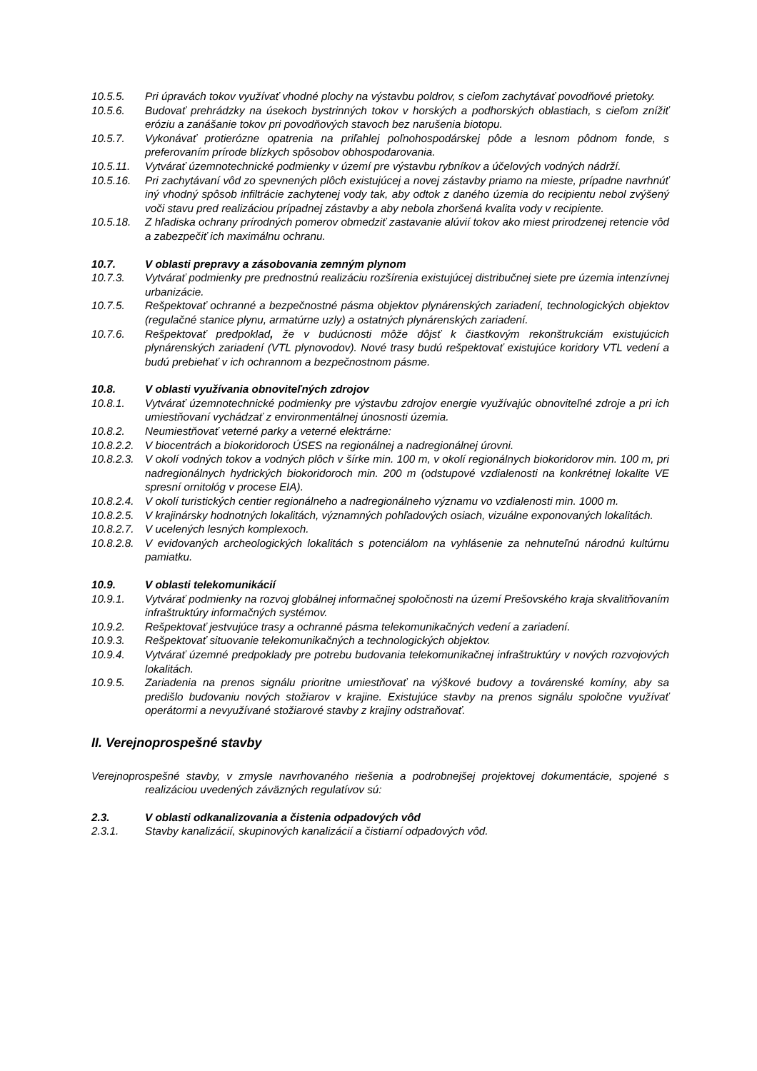10.5.5. Pri úpravách tokov využívať vhodné plochy na výstavbu poldrov, s cieľom zachytávať povodňové prietoky.
10.5.6. Budovať prehrádzky na úsekoch bystrinných tokov v horských a podhorských oblastiach, s cieľom znížiť eróziu a zanášanie tokov pri povodňových stavoch bez narušenia biotopu.
10.5.7. Vykonávať protierózne opatrenia na priľahlej poľnohospodárskej pôde a lesnom pôdnom fonde, s preferovaním prírode blízkych spôsobov obhospodarovania.
10.5.11. Vytvárať územnotechnické podmienky v území pre výstavbu rybníkov a účelových vodných nádrží.
10.5.16. Pri zachytávaní vôd zo spevnených plôch existujúcej a novej zástavby priamo na mieste, prípadne navrhnúť iný vhodný spôsob infiltrácie zachytenej vody tak, aby odtok z daného územia do recipientu nebol zvýšený voči stavu pred realizáciou prípadnej zástavby a aby nebola zhoršená kvalita vody v recipiente.
10.5.18. Z hľadiska ochrany prírodných pomerov obmedziť zastavanie alúvií tokov ako miest prirodzenej retencie vôd a zabezpečiť ich maximálnu ochranu.
10.7. V oblasti prepravy a zásobovania zemným plynom
10.7.3. Vytvárať podmienky pre prednostnú realizáciu rozšírenia existujúcej distribučnej siete pre územia intenzívnej urbanizácie.
10.7.5. Rešpektovať ochranné a bezpečnostné pásma objektov plynárenských zariadení, technologických objektov (regulačné stanice plynu, armatúrne uzly) a ostatných plynárenských zariadení.
10.7.6. Rešpektovať predpoklad, že v budúcnosti môže dôjsť k čiastkovým rekonštrukciám existujúcich plynárenských zariadení (VTL plynovodov). Nové trasy budú rešpektovať existujúce koridory VTL vedení a budú prebiehať v ich ochrannom a bezpečnostnom pásme.
10.8. V oblasti využívania obnoviteľných zdrojov
10.8.1. Vytvárať územnotechnické podmienky pre výstavbu zdrojov energie využívajúc obnoviteľné zdroje a pri ich umiestňovaní vychádzať z environmentálnej únosnosti územia.
10.8.2. Neumiestňovať veterné parky a veterné elektrárne:
10.8.2.2. V biocentrách a biokoridoroch ÚSES na regionálnej a nadregionálnej úrovni.
10.8.2.3. V okolí vodných tokov a vodných plôch v šírke min. 100 m, v okolí regionálnych biokoridorov min. 100 m, pri nadregionálnych hydrických biokoridoroch min. 200 m (odstupové vzdialenosti na konkrétnej lokalite VE spresní ornitológ v procese EIA).
10.8.2.4. V okolí turistických centier regionálneho a nadregionálneho významu vo vzdialenosti min. 1000 m.
10.8.2.5. V krajinársky hodnotných lokalitách, významných pohľadových osiach, vizuálne exponovaných lokalitách.
10.8.2.7. V ucelených lesných komplexoch.
10.8.2.8. V evidovaných archeologických lokalitách s potenciálom na vyhlásenie za nehnuteľnú národnú kultúrnu pamiatku.
10.9. V oblasti telekomunikácií
10.9.1. Vytvárať podmienky na rozvoj globálnej informačnej spoločnosti na území Prešovského kraja skvalitňovaním infraštruktúry informačných systémov.
10.9.2. Rešpektovať jestvujúce trasy a ochranné pásma telekomunikačných vedení a zariadení.
10.9.3. Rešpektovať situovanie telekomunikačných a technologických objektov.
10.9.4. Vytvárať územné predpoklady pre potrebu budovania telekomunikačnej infraštruktúry v nových rozvojových lokalitách.
10.9.5. Zariadenia na prenos signálu prioritne umiestňovať na výškové budovy a továrenské komíny, aby sa predišlo budovaniu nových stožiarov v krajine. Existujúce stavby na prenos signálu spoločne využívať operátormi a nevyužívané stožiarové stavby z krajiny odstraňovať.
II. Verejnoprospešné stavby
Verejnoprospešné stavby, v zmysle navrhovaného riešenia a podrobnejšej projektovej dokumentácie, spojené s realizáciou uvedených záväzných regulatívov sú:
2.3. V oblasti odkanalizovania a čistenia odpadových vôd
2.3.1. Stavby kanalizácií, skupinových kanalizácií a čistiarní odpadových vôd.